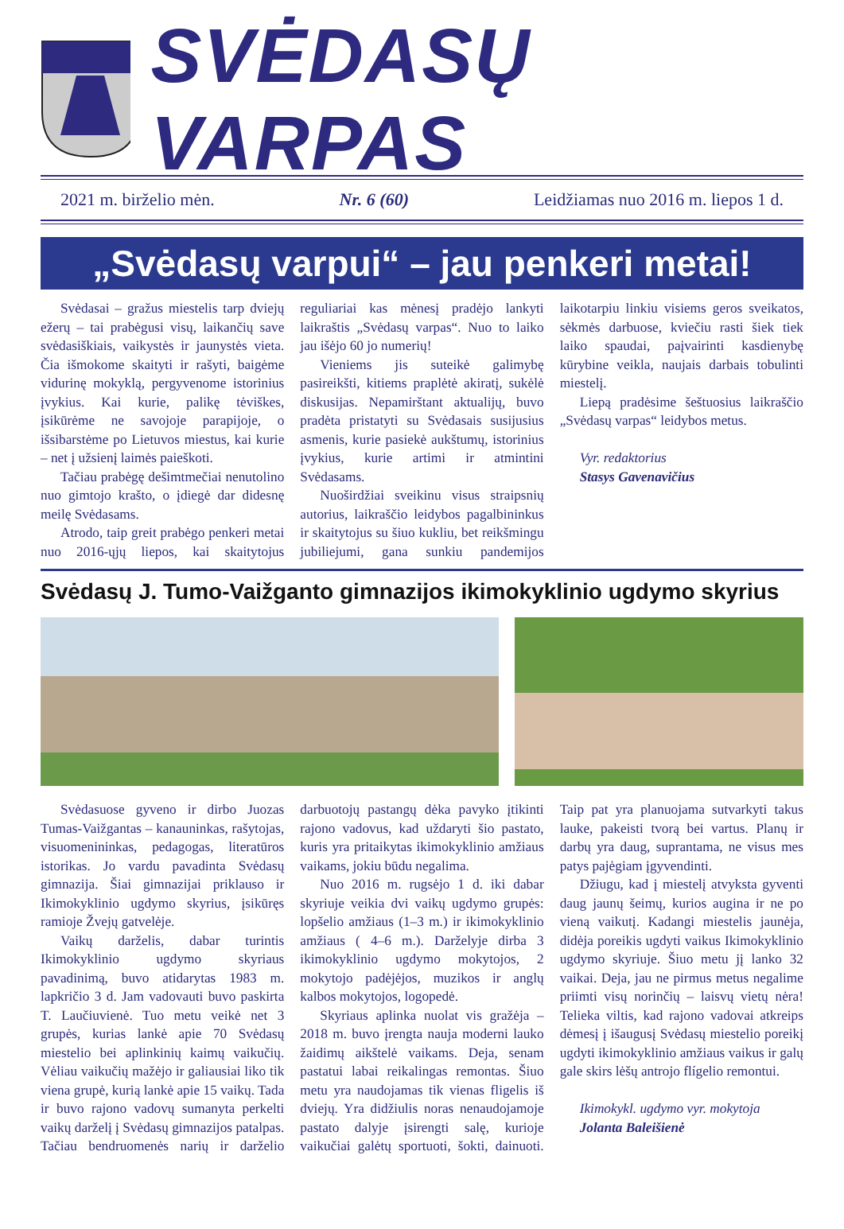SVĖDASŲ VARPAS
2021 m. birželio mėn. Nr. 6 (60) Leidžiamas nuo 2016 m. liepos 1 d.
„Svėdasų varpui“ – jau penkeri metai!
Svėdasai – gražus miestelis tarp dviejų ežerų – tai prabėgusi visų, laikančių save svėdasiškiais, vaikystės ir jaunystės vieta. Čia išmokome skaityti ir rašyti, baigėme vidurinę mokyklą, pergyvenome istorinius įvykius. Kai kurie, palikę tėviškes, įsikūrėme ne savojoje parapijoje, o išsibarstėme po Lietuvos miestus, kai kurie – net į užsienį laimės paieškoti.
Tačiau prabėgę dešimtmečiai nenutolino nuo gimtojo krašto, o įdiegė dar didesnę meilę Svėdasams.
Atrodo, taip greit prabėgo penkeri metai nuo 2016-ųjų liepos, kai skaitytojus reguliariai kas mėnesį pradėjo lankyti laikraštis „Svėdasų varpas“. Nuo to laiko jau išėjo 60 jo numerių!
Vieniems jis suteikė galimybę pasireikšti, kitiems praplėtė akiratį, sukėlė diskusijas. Nepamirštant aktualijų, buvo pradėta pristatyti su Svėdasais susijusius asmenis, kurie pasiekė aukštumų, istorinius įvykius, kurie artimi ir atmintini Svėdasams.
Nuoširdžiai sveikinu visus straipsnių autorius, laikraščio leidybos pagalbininkus ir skaitytojus su šiuo kukliu, bet reikšmingu jubiliejumi, gana sunkiu pandemijos laikotarpiu linkiu visiems geros sveikatos, sėkmės darbuose, kviečiu rasti šiek tiek laiko spaudai, paįvairinti kasdienybę kūrybine veikla, naujais darbais tobulinti miestelį.
Liepą pradėsime šeštuosius laikraščio „Svėdasų varpas“ leidybos metus.
Vyr. redaktorius
Stasys Gavenavičius
Svėdasų J. Tumo-Vaižganto gimnazijos ikimokyklinio ugdymo skyrius
Svėdasuose gyveno ir dirbo Juozas Tumas-Vaižgantas – kanauninkas, rašytojas, visuomenininkas, pedagogas, literatūros istorikas. Jo vardu pavadinta Svėdasų gimnazija. Šiai gimnazijai priklauso ir Ikimokyklinio ugdymo skyrius, įsikūręs ramioje Žvejų gatvelėje.
Vaikų darželis, dabar turintis Ikimokyklinio ugdymo skyriaus pavadinimą, buvo atidarytas 1983 m. lapkričio 3 d. Jam vadovauti buvo paskirta T. Laučiuvienė. Tuo metu veikė net 3 grupės, kurias lankė apie 70 Svėdasų miestelio bei aplinkinių kaimų vaikučių. Vėliau vaikučių mažėjo ir galiausiai liko tik viena grupė, kurią lankė apie 15 vaikų. Tada ir buvo rajono vadovų sumanyta perkelti vaikų darželį į Svėdasų gimnazijos patalpas. Tačiau bendruomenės narių ir darželio darbuotojų pastangų dėka pavyko įtikinti rajono vadovus, kad uždaryti šio pastato, kuris yra pritaikytas ikimokyklinio amžiaus vaikams, jokiu būdu negalima.
Nuo 2016 m. rugsėjo 1 d. iki dabar skyriuje veikia dvi vaikų ugdymo grupės: lopšelio amžiaus (1–3 m.) ir ikimokyklinio amžiaus ( 4–6 m.). Darželyje dirba 3 ikimokyklinio ugdymo mokytojos, 2 mokytojo padėjėjos, muzikos ir anglų kalbos mokytojos, logopedė.
Skyriaus aplinka nuolat vis gražėja – 2018 m. buvo įrengta nauja moderni lauko žaidimų aikštelė vaikams. Deja, senam pastatui labai reikalingas remontas. Šiuo metu yra naudojamas tik vienas fligelis iš dviejų. Yra didžiulis noras nenaudojamoje pastato dalyje įsirengti salę, kurioje vaikučiai galėtų sportuoti, šokti, dainuoti. Taip pat yra planuojama sutvarkyti takus lauke, pakeisti tvorą bei vartus. Planų ir darbų yra daug, suprantama, ne visus mes patys pajėgiam įgyvendinti.
Džiugu, kad į miestelį atvyksta gyventi daug jaunų šeimų, kurios augina ir ne po vieną vaikutį. Kadangi miestelis jaunėja, didėja poreikis ugdyti vaikus Ikimokyklinio ugdymo skyriuje. Šiuo metu jį lanko 32 vaikai. Deja, jau ne pirmus metus negalime priimti visų norinčių – laisvų vietų nėra! Telieka viltis, kad rajono vadovai atkreips dėmesį į išaugusį Svėdasų miestelio poreikį ugdyti ikimokyklinio amžiaus vaikus ir galų gale skirs lėšų antrojo flígelio remontui.
Ikimokykl. ugdymo vyr. mokytoja
Jolanta Baleišienė